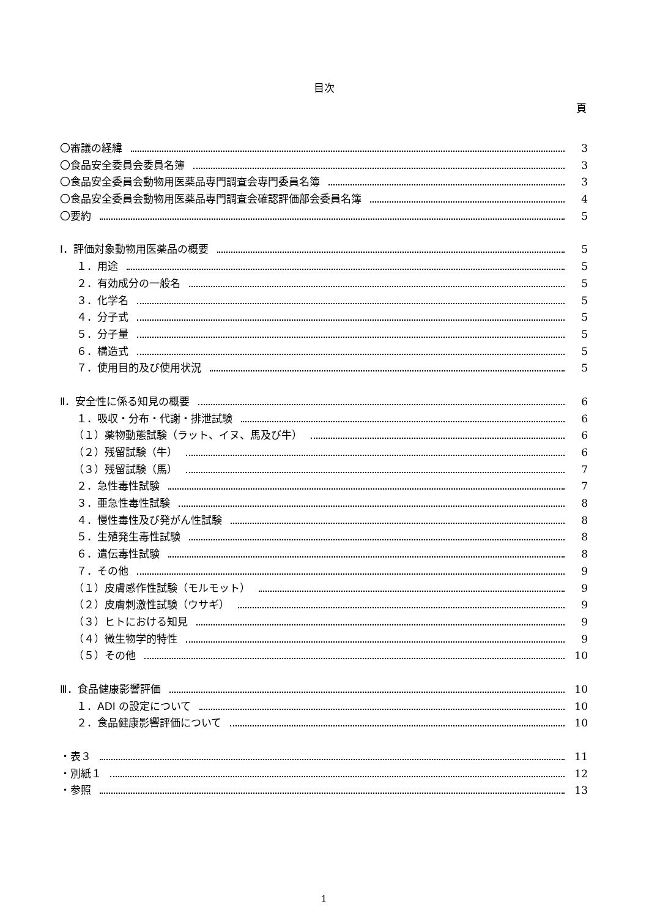目次
頁
〇審議の経緯 3
〇食品安全委員会委員名簿 3
〇食品安全委員会動物用医薬品専門調査会専門委員名簿 3
〇食品安全委員会動物用医薬品専門調査会確認評価部会委員名簿 4
〇要約 5
Ⅰ．評価対象動物用医薬品の概要 5
１．用途 5
２．有効成分の一般名 5
３．化学名 5
４．分子式 5
５．分子量 5
６．構造式 5
７．使用目的及び使用状況 5
Ⅱ．安全性に係る知見の概要 6
１．吸収・分布・代謝・排泄試験 6
（１）薬物動態試験（ラット、イヌ、馬及び牛） 6
（２）残留試験（牛） 6
（３）残留試験（馬） 7
２．急性毒性試験 7
３．亜急性毒性試験 8
４．慢性毒性及び発がん性試験 8
５．生殖発生毒性試験 8
６．遺伝毒性試験 8
７．その他 9
（１）皮膚感作性試験（モルモット） 9
（２）皮膚刺激性試験（ウサギ） 9
（３）ヒトにおける知見 9
（４）微生物学的特性 9
（５）その他 10
Ⅲ．食品健康影響評価 10
１．ADI の設定について 10
２．食品健康影響評価について 10
・表３ 11
・別紙１ 12
・参照 13
1